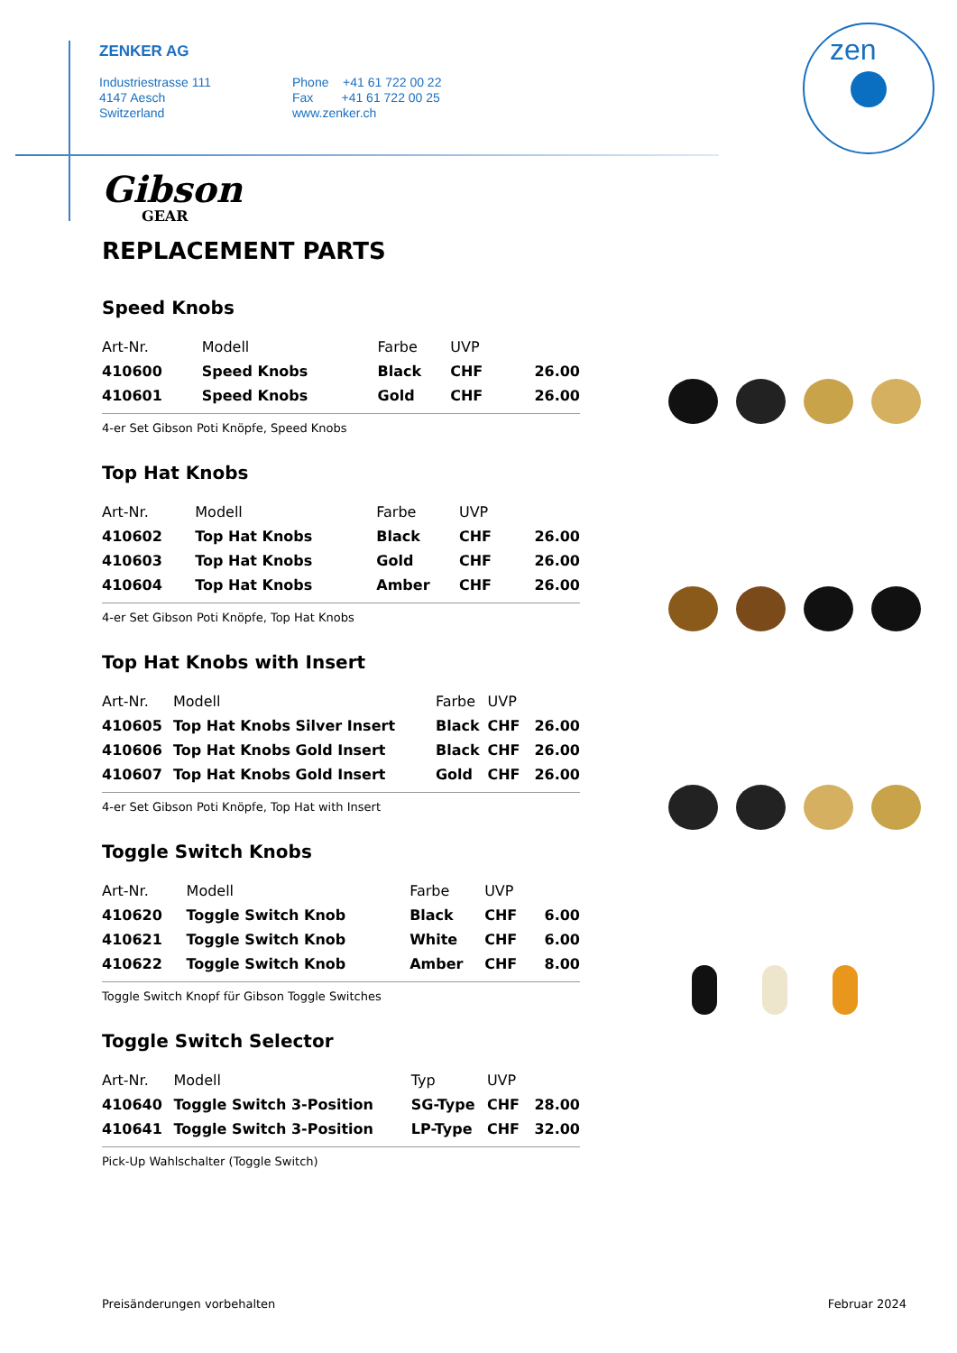ZENKER AG
Industriestrasse 111
4147 Aesch
Switzerland
Phone +41 61 722 00 22
Fax +41 61 722 00 25
www.zenker.ch
zen
Gibson
GEAR
REPLACEMENT PARTS
Speed Knobs
| Art-Nr. | Modell | Farbe | UVP | |
| --- | --- | --- | --- | --- |
| 410600 | Speed Knobs | Black | CHF | 26.00 |
| 410601 | Speed Knobs | Gold | CHF | 26.00 |
4-er Set Gibson Poti Knöpfe, Speed Knobs
Top Hat Knobs
| Art-Nr. | Modell | Farbe | UVP | |
| --- | --- | --- | --- | --- |
| 410602 | Top Hat Knobs | Black | CHF | 26.00 |
| 410603 | Top Hat Knobs | Gold | CHF | 26.00 |
| 410604 | Top Hat Knobs | Amber | CHF | 26.00 |
4-er Set Gibson Poti Knöpfe, Top Hat Knobs
Top Hat Knobs with Insert
| Art-Nr. | Modell | Farbe | UVP | |
| --- | --- | --- | --- | --- |
| 410605 | Top Hat Knobs Silver Insert | Black | CHF | 26.00 |
| 410606 | Top Hat Knobs Gold Insert | Black | CHF | 26.00 |
| 410607 | Top Hat Knobs Gold Insert | Gold | CHF | 26.00 |
4-er Set Gibson Poti Knöpfe, Top Hat with Insert
Toggle Switch Knobs
| Art-Nr. | Modell | Farbe | UVP | |
| --- | --- | --- | --- | --- |
| 410620 | Toggle Switch Knob | Black | CHF | 6.00 |
| 410621 | Toggle Switch Knob | White | CHF | 6.00 |
| 410622 | Toggle Switch Knob | Amber | CHF | 8.00 |
Toggle Switch Knopf für Gibson Toggle Switches
Toggle Switch Selector
| Art-Nr. | Modell | Typ | UVP | |
| --- | --- | --- | --- | --- |
| 410640 | Toggle Switch 3-Position | SG-Type | CHF | 28.00 |
| 410641 | Toggle Switch 3-Position | LP-Type | CHF | 32.00 |
Pick-Up Wahlschalter (Toggle Switch)
Preisänderungen vorbehalten Februar 2024